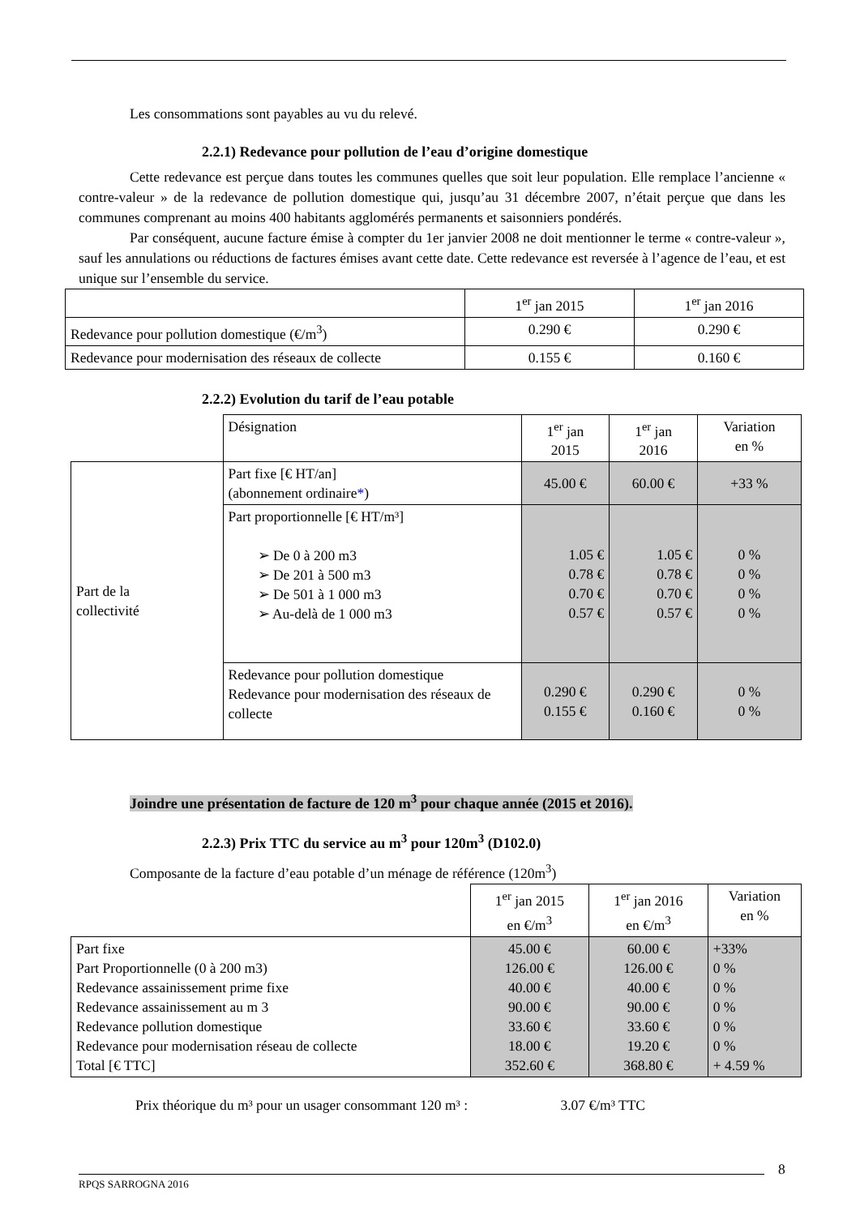Les consommations sont payables au vu du relevé.
2.2.1) Redevance pour pollution de l’eau d’origine domestique
Cette redevance est perçue dans toutes les communes quelles que soit leur population. Elle remplace l’ancienne « contre-valeur » de la redevance de pollution domestique qui, jusqu’au 31 décembre 2007, n’était perçue que dans les communes comprenant au moins 400 habitants agglomérés permanents et saisonniers pondérés.
Par conséquent, aucune facture émise à compter du 1er janvier 2008 ne doit mentionner le terme « contre-valeur », sauf les annulations ou réductions de factures émises avant cette date. Cette redevance est reversée à l’agence de l’eau, et est unique sur l’ensemble du service.
| | 1<sup>er</sup> jan 2015 | 1<sup>er</sup> jan 2016 |
| Redevance pour pollution domestique (€/m<sup>3</sup>) | 0.290 € | 0.290 € |
| Redevance pour modernisation des réseaux de collecte | 0.155 € | 0.160 € |
2.2.2) Evolution du tarif de l’eau potable
| | Désignation | 1<sup>er</sup> jan 2015 | 1<sup>er</sup> jan 2016 | Variation en % |
| Part de la collectivité | Part fixe [€ HT/an] (abonnement ordinaire * ) | 45.00 € | 60.00 € | +33 % |
| | Part proportionnelle [€ HT/m³] ➢ De 0 à 200 m3 ➢ De 201 à 500 m3 ➢ De 501 à 1 000 m3 ➢ Au-delà de 1 000 m3 | 1.05 € 0.78 € 0.70 € 0.57 € | 1.05 € 0.78 € 0.70 € 0.57 € | 0 % 0 % 0 % 0 % |
| | Redevance pour pollution domestique Redevance pour modernisation des réseaux de collecte | 0.290 € 0.155 € | 0.290 € 0.160 € | 0 % 0 % |
Joindre une présentation de facture de 120 m<sup>3</sup> pour chaque année (2015 et 2016).
2.2.3) Prix TTC du service au m<sup>3</sup> pour 120m<sup>3</sup> (D102.0)
Composante de la facture d’eau potable d’un ménage de référence (120m<sup>3</sup>)
| | 1<sup>er</sup> jan 2015 en €/m<sup>3</sup> | 1<sup>er</sup> jan 2016 en €/m<sup>3</sup> | Variation en % |
| Part fixe Part Proportionnelle (0 à 200 m3) Redevance assainissement prime fixe Redevance assainissement au m 3 Redevance pollution domestique Redevance pour modernisation réseau de collecte Total [€ TTC] | 45.00 € 126.00 € 40.00 € 90.00 € 33.60 € 18.00 € 352.60 € | 60.00 € 126.00 € 40.00 € 90.00 € 33.60 € 19.20 € 368.80 € | +33% 0 % 0 % 0 % 0 % 0 % + 4.59 % |
Prix théorique du m³ pour un usager consommant 120 m³ : 3.07 €/m³ TTC
8
RPQS SARROGNA 2016